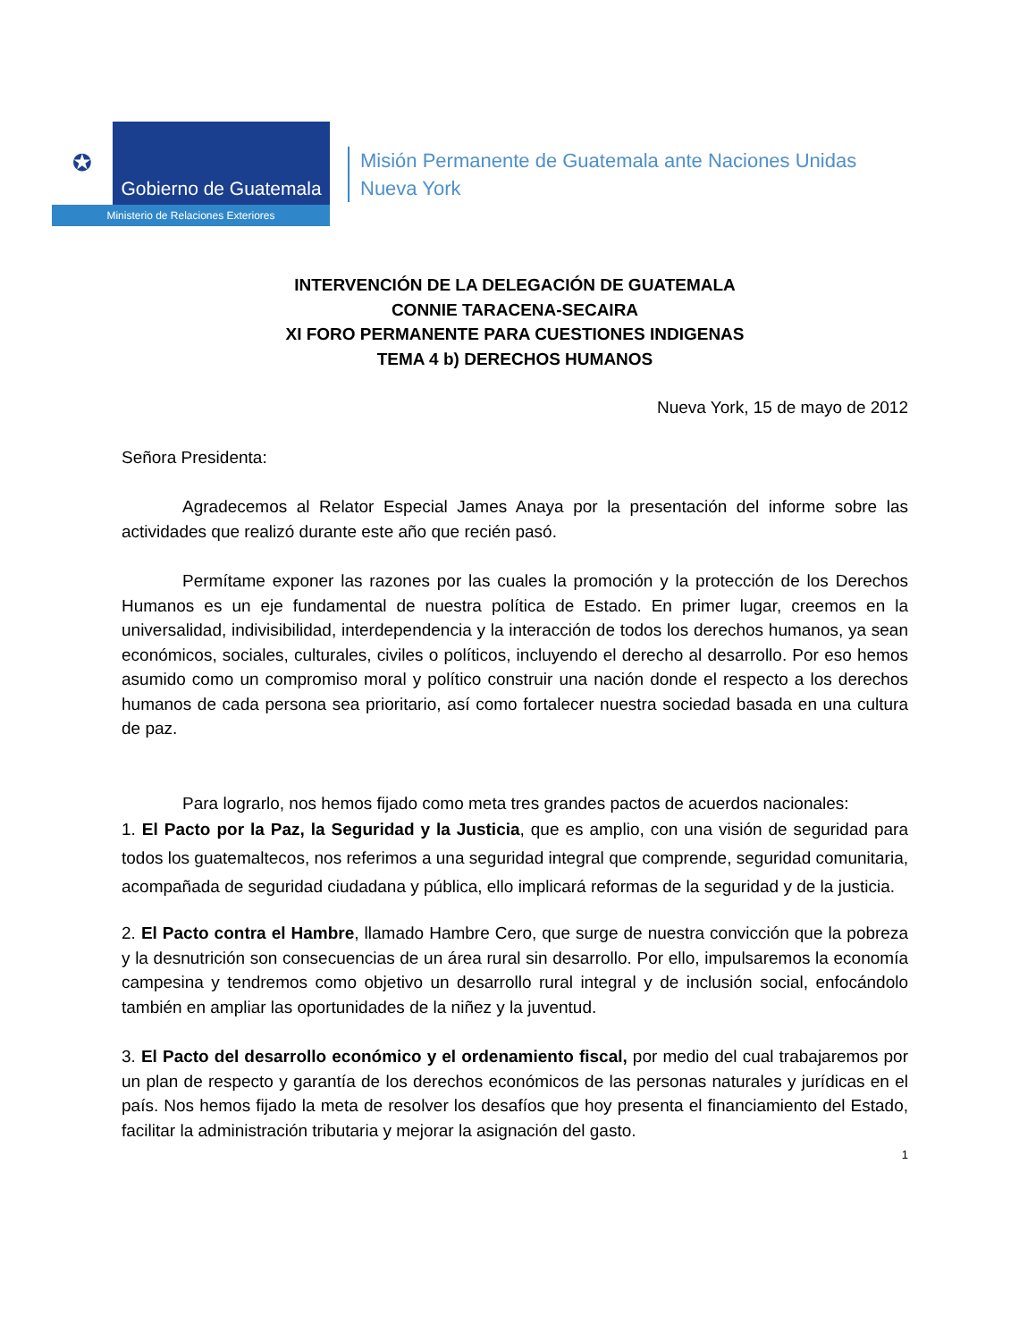✪
Gobierno de Guatemala
Ministerio de Relaciones Exteriores
Misión Permanente de Guatemala ante Naciones Unidas
Nueva York
INTERVENCIÓN DE LA DELEGACIÓN DE GUATEMALA
CONNIE TARACENA-SECAIRA
XI FORO PERMANENTE PARA CUESTIONES INDIGENAS
TEMA 4 b) DERECHOS HUMANOS
Nueva York, 15 de mayo de 2012
Señora Presidenta:
Agradecemos al Relator Especial James Anaya por la presentación del informe sobre las actividades que realizó durante este año que recién pasó.
Permítame exponer las razones por las cuales la promoción y la protección de los Derechos Humanos es un eje fundamental de nuestra política de Estado. En primer lugar, creemos en la universalidad, indivisibilidad, interdependencia y la interacción de todos los derechos humanos, ya sean económicos, sociales, culturales, civiles o políticos, incluyendo el derecho al desarrollo. Por eso hemos asumido como un compromiso moral y político construir una nación donde el respecto a los derechos humanos de cada persona sea prioritario, así como fortalecer nuestra sociedad basada en una cultura de paz.
Para lograrlo, nos hemos fijado como meta tres grandes pactos de acuerdos nacionales:
1. El Pacto por la Paz, la Seguridad y la Justicia, que es amplio, con una visión de seguridad para todos los guatemaltecos, nos referimos a una seguridad integral que comprende, seguridad comunitaria, acompañada de seguridad ciudadana y pública, ello implicará reformas de la seguridad y de la justicia.
2. El Pacto contra el Hambre, llamado Hambre Cero, que surge de nuestra convicción que la pobreza y la desnutrición son consecuencias de un área rural sin desarrollo. Por ello, impulsaremos la economía campesina y tendremos como objetivo un desarrollo rural integral y de inclusión social, enfocándolo también en ampliar las oportunidades de la niñez y la juventud.
3. El Pacto del desarrollo económico y el ordenamiento fiscal, por medio del cual trabajaremos por un plan de respecto y garantía de los derechos económicos de las personas naturales y jurídicas en el país. Nos hemos fijado la meta de resolver los desafíos que hoy presenta el financiamiento del Estado, facilitar la administración tributaria y mejorar la asignación del gasto.
1